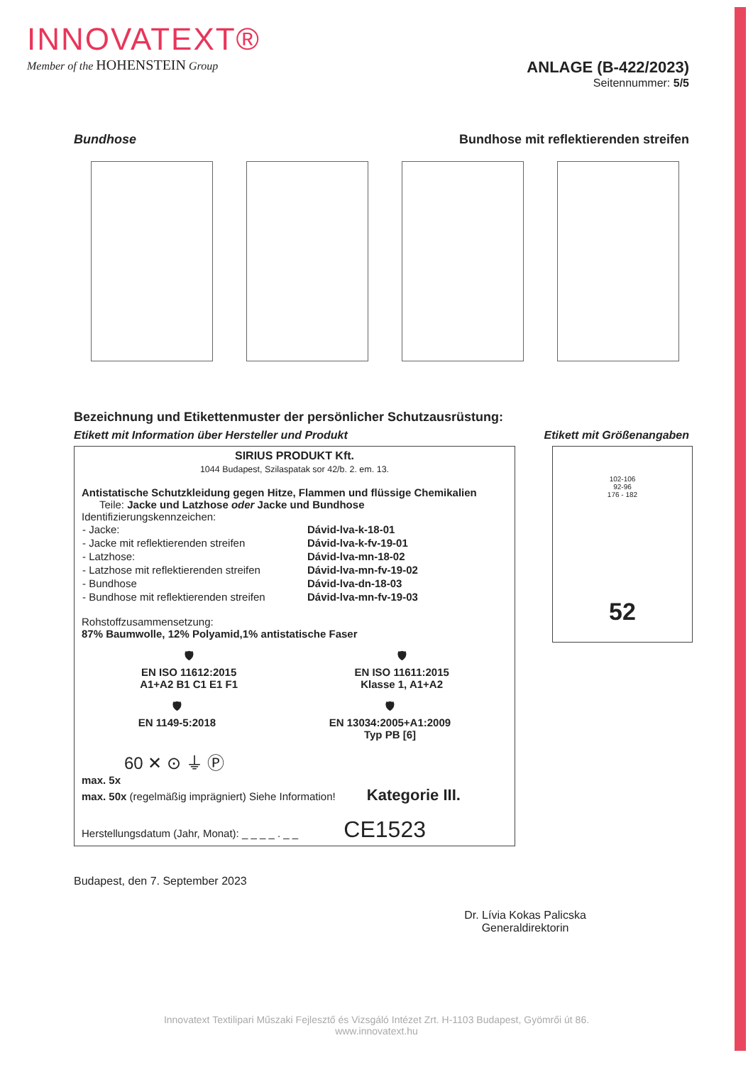INNOVATEXT®
Member of the HOHENSTEIN Group
ANLAGE (B-422/2023)
Seitennummer: 5/5
Bundhose Bundhose mit reflektierenden streifen
Bezeichnung und Etikettenmuster der persönlicher Schutzausrüstung:
Etikett mit Information über Hersteller und Produkt Etikett mit Größenangaben
SIRIUS PRODUKT Kft.
1044 Budapest, Szilaspatak sor 42/b. 2. em. 13.
Antistatische Schutzkleidung gegen Hitze, Flammen und flüssige Chemikalien
Teile: Jacke und Latzhose oder Jacke und Bundhose
Identifizierungskennzeichen:
| - Jacke: | Dávid-lva-k-18-01 |
| - Jacke mit reflektierenden streifen | Dávid-lva-k-fv-19-01 |
| - Latzhose: | Dávid-lva-mn-18-02 |
| - Latzhose mit reflektierenden streifen | Dávid-lva-mn-fv-19-02 |
| - Bundhose | Dávid-lva-dn-18-03 |
| - Bundhose mit reflektierenden streifen | Dávid-lva-mn-fv-19-03 |
Rohstoffzusammensetzung:
87% Baumwolle, 12% Polyamid,1% antistatische Faser
🛡
EN ISO 11612:2015
A1+A2 B1 C1 E1 F1
🛡
EN ISO 11611:2015
Klasse 1, A1+A2
🛡
EN 1149-5:2018
🛡
EN 13034:2005+A1:2009
Typ PB [6]
60 ✕ ⊙ ⏚ Ⓟ
max. 5x
max. 50x (regelmäßig imprägniert) Siehe Information! Kategorie III.
Herstellungsdatum (Jahr, Monat): _ _ _ _ . _ _ CE1523
102-106
92-96
176 - 182
52
Budapest, den 7. September 2023
Dr. Lívia Kokas Palicska
Generaldirektorin
Innovatext Textilipari Műszaki Fejlesztő és Vizsgáló Intézet Zrt. H-1103 Budapest, Gyömrői út 86.
www.innovatext.hu